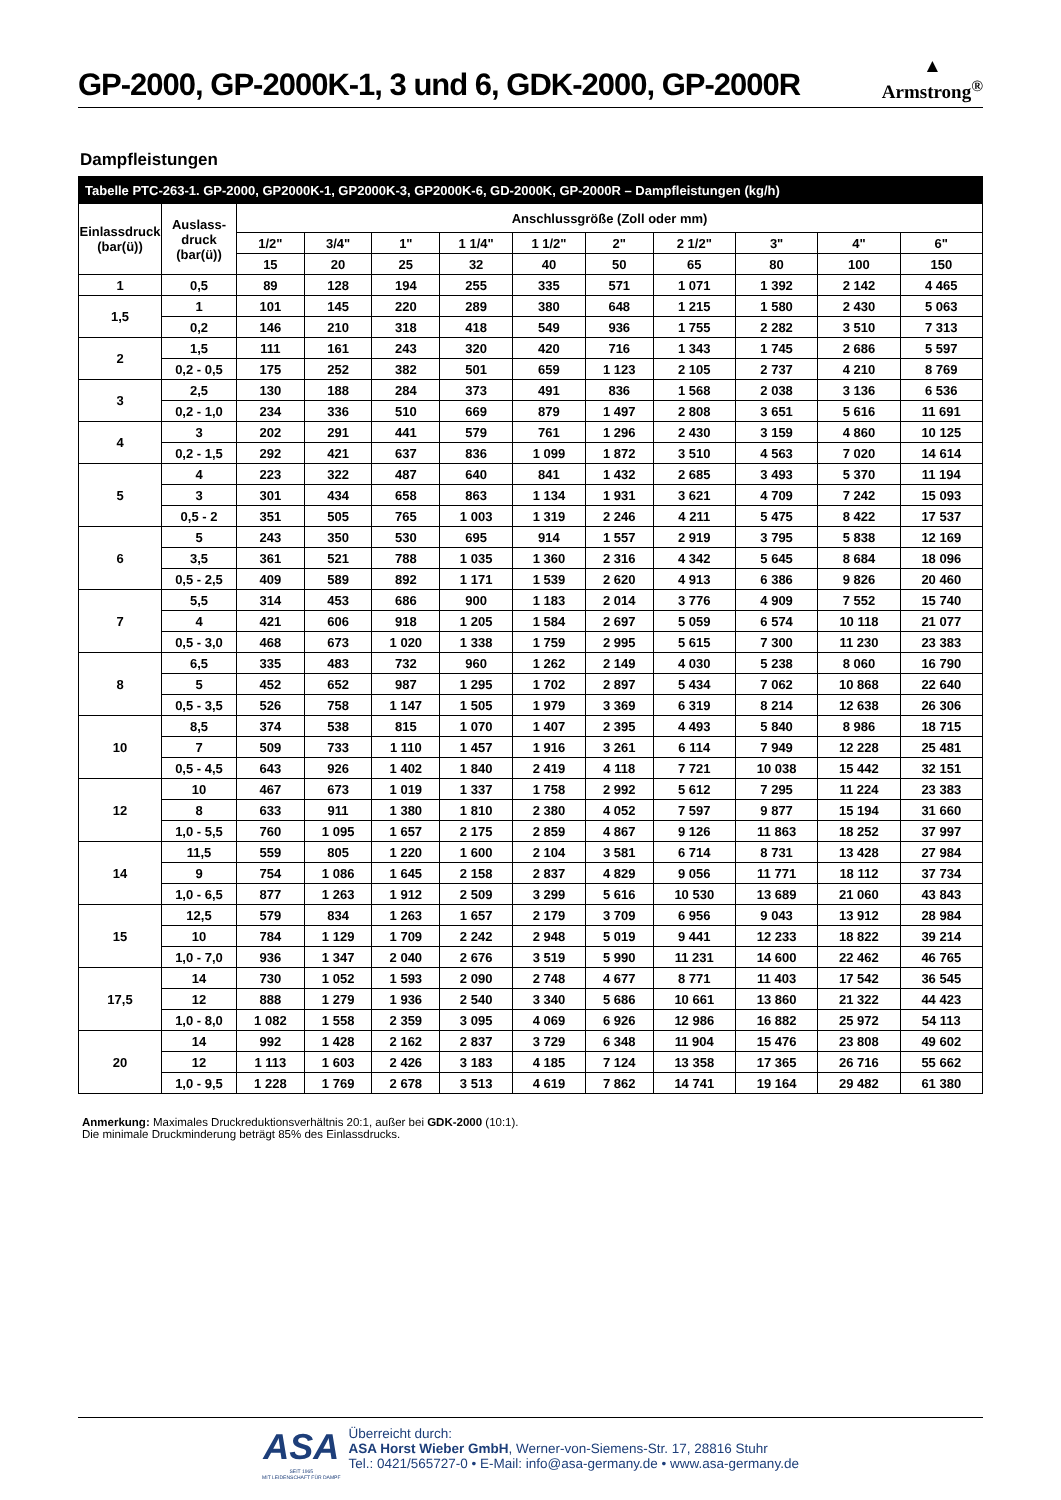GP-2000, GP-2000K-1, 3 und 6, GDK-2000, GP-2000R
▲
Armstrong<sup>®</sup>
Dampfleistungen
| Tabelle PTC-263-1. GP-2000, GP2000K-1, GP2000K-3, GP2000K-6, GD-2000K, GP-2000R – Dampfleistungen (kg/h) | | | | | | | | | | | |
| --- | --- | --- | --- | --- | --- | --- | --- | --- | --- | --- | --- |
| Einlassdruck (bar(ü)) | Auslass- druck (bar(ü)) | Anschlussgröße (Zoll oder mm) | | | | | | | | | |
| | | 1/2" | 3/4" | 1" | 1 1/4" | 1 1/2" | 2" | 2 1/2" | 3" | 4" | 6" |
| | | 15 | 20 | 25 | 32 | 40 | 50 | 65 | 80 | 100 | 150 |
| 1 | 0,5 | 89 | 128 | 194 | 255 | 335 | 571 | 1 071 | 1 392 | 2 142 | 4 465 |
| 1,5 | 1 | 101 | 145 | 220 | 289 | 380 | 648 | 1 215 | 1 580 | 2 430 | 5 063 |
| | 0,2 | 146 | 210 | 318 | 418 | 549 | 936 | 1 755 | 2 282 | 3 510 | 7 313 |
| 2 | 1,5 | 111 | 161 | 243 | 320 | 420 | 716 | 1 343 | 1 745 | 2 686 | 5 597 |
| | 0,2 - 0,5 | 175 | 252 | 382 | 501 | 659 | 1 123 | 2 105 | 2 737 | 4 210 | 8 769 |
| 3 | 2,5 | 130 | 188 | 284 | 373 | 491 | 836 | 1 568 | 2 038 | 3 136 | 6 536 |
| | 0,2 - 1,0 | 234 | 336 | 510 | 669 | 879 | 1 497 | 2 808 | 3 651 | 5 616 | 11 691 |
| 4 | 3 | 202 | 291 | 441 | 579 | 761 | 1 296 | 2 430 | 3 159 | 4 860 | 10 125 |
| | 0,2 - 1,5 | 292 | 421 | 637 | 836 | 1 099 | 1 872 | 3 510 | 4 563 | 7 020 | 14 614 |
| 5 | 4 | 223 | 322 | 487 | 640 | 841 | 1 432 | 2 685 | 3 493 | 5 370 | 11 194 |
| | 3 | 301 | 434 | 658 | 863 | 1 134 | 1 931 | 3 621 | 4 709 | 7 242 | 15 093 |
| | 0,5 - 2 | 351 | 505 | 765 | 1 003 | 1 319 | 2 246 | 4 211 | 5 475 | 8 422 | 17 537 |
| 6 | 5 | 243 | 350 | 530 | 695 | 914 | 1 557 | 2 919 | 3 795 | 5 838 | 12 169 |
| | 3,5 | 361 | 521 | 788 | 1 035 | 1 360 | 2 316 | 4 342 | 5 645 | 8 684 | 18 096 |
| | 0,5 - 2,5 | 409 | 589 | 892 | 1 171 | 1 539 | 2 620 | 4 913 | 6 386 | 9 826 | 20 460 |
| 7 | 5,5 | 314 | 453 | 686 | 900 | 1 183 | 2 014 | 3 776 | 4 909 | 7 552 | 15 740 |
| | 4 | 421 | 606 | 918 | 1 205 | 1 584 | 2 697 | 5 059 | 6 574 | 10 118 | 21 077 |
| | 0,5 - 3,0 | 468 | 673 | 1 020 | 1 338 | 1 759 | 2 995 | 5 615 | 7 300 | 11 230 | 23 383 |
| 8 | 6,5 | 335 | 483 | 732 | 960 | 1 262 | 2 149 | 4 030 | 5 238 | 8 060 | 16 790 |
| | 5 | 452 | 652 | 987 | 1 295 | 1 702 | 2 897 | 5 434 | 7 062 | 10 868 | 22 640 |
| | 0,5 - 3,5 | 526 | 758 | 1 147 | 1 505 | 1 979 | 3 369 | 6 319 | 8 214 | 12 638 | 26 306 |
| 10 | 8,5 | 374 | 538 | 815 | 1 070 | 1 407 | 2 395 | 4 493 | 5 840 | 8 986 | 18 715 |
| | 7 | 509 | 733 | 1 110 | 1 457 | 1 916 | 3 261 | 6 114 | 7 949 | 12 228 | 25 481 |
| | 0,5 - 4,5 | 643 | 926 | 1 402 | 1 840 | 2 419 | 4 118 | 7 721 | 10 038 | 15 442 | 32 151 |
| 12 | 10 | 467 | 673 | 1 019 | 1 337 | 1 758 | 2 992 | 5 612 | 7 295 | 11 224 | 23 383 |
| | 8 | 633 | 911 | 1 380 | 1 810 | 2 380 | 4 052 | 7 597 | 9 877 | 15 194 | 31 660 |
| | 1,0 - 5,5 | 760 | 1 095 | 1 657 | 2 175 | 2 859 | 4 867 | 9 126 | 11 863 | 18 252 | 37 997 |
| 14 | 11,5 | 559 | 805 | 1 220 | 1 600 | 2 104 | 3 581 | 6 714 | 8 731 | 13 428 | 27 984 |
| | 9 | 754 | 1 086 | 1 645 | 2 158 | 2 837 | 4 829 | 9 056 | 11 771 | 18 112 | 37 734 |
| | 1,0 - 6,5 | 877 | 1 263 | 1 912 | 2 509 | 3 299 | 5 616 | 10 530 | 13 689 | 21 060 | 43 843 |
| 15 | 12,5 | 579 | 834 | 1 263 | 1 657 | 2 179 | 3 709 | 6 956 | 9 043 | 13 912 | 28 984 |
| | 10 | 784 | 1 129 | 1 709 | 2 242 | 2 948 | 5 019 | 9 441 | 12 233 | 18 822 | 39 214 |
| | 1,0 - 7,0 | 936 | 1 347 | 2 040 | 2 676 | 3 519 | 5 990 | 11 231 | 14 600 | 22 462 | 46 765 |
| 17,5 | 14 | 730 | 1 052 | 1 593 | 2 090 | 2 748 | 4 677 | 8 771 | 11 403 | 17 542 | 36 545 |
| | 12 | 888 | 1 279 | 1 936 | 2 540 | 3 340 | 5 686 | 10 661 | 13 860 | 21 322 | 44 423 |
| | 1,0 - 8,0 | 1 082 | 1 558 | 2 359 | 3 095 | 4 069 | 6 926 | 12 986 | 16 882 | 25 972 | 54 113 |
| 20 | 14 | 992 | 1 428 | 2 162 | 2 837 | 3 729 | 6 348 | 11 904 | 15 476 | 23 808 | 49 602 |
| | 12 | 1 113 | 1 603 | 2 426 | 3 183 | 4 185 | 7 124 | 13 358 | 17 365 | 26 716 | 55 662 |
| | 1,0 - 9,5 | 1 228 | 1 769 | 2 678 | 3 513 | 4 619 | 7 862 | 14 741 | 19 164 | 29 482 | 61 380 |
Anmerkung: Maximales Druckreduktionsverhältnis 20:1, außer bei GDK-2000 (10:1).
Die minimale Druckminderung beträgt 85% des Einlassdrucks.
ASA
SEIT 1965
MIT LEIDENSCHAFT FÜR DAMPF
Überreicht durch:
ASA Horst Wieber GmbH, Werner-von-Siemens-Str. 17, 28816 Stuhr
Tel.: 0421/565727-0 • E-Mail: info@asa-germany.de • www.asa-germany.de